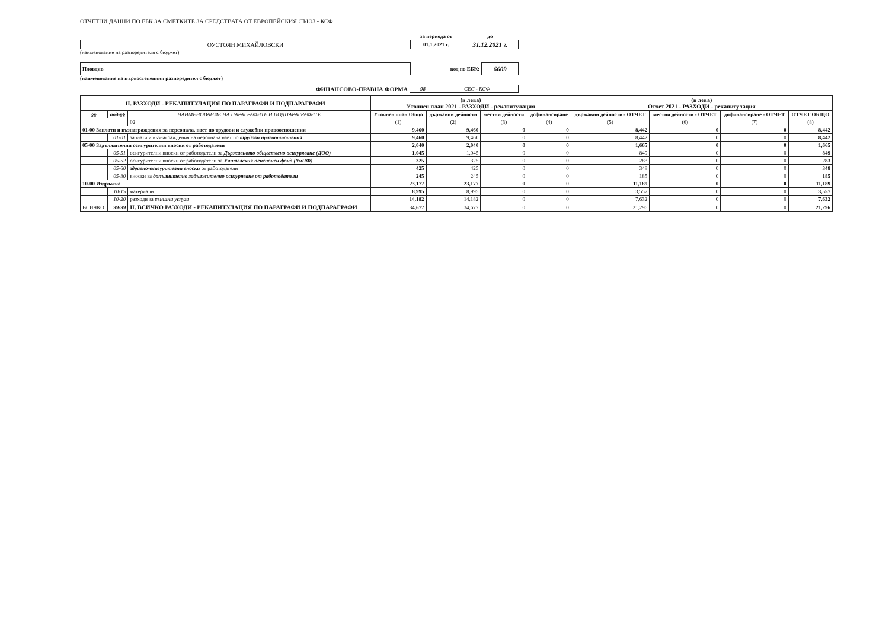ОТЧЕТНИ ДАННИ ПО ЕБК ЗА СМЕТКИТЕ ЗА СРЕДСТВАТА ОТ ЕВРОПЕЙСКИЯ СЪЮЗ - КСФ
| | за периода от | до |
| ОУСТОЯН МИХАЙЛОВСКИ | 01.1.2021 г. | 31.12.2021 г. |
(наименование на разпоредителя с бюджет)
| Пловдив | код по ЕБК: | 6609 |
(наименование на първостепенния разпоредител с бюджет)
| ФИНАНСОВО-ПРАВНА ФОРМА | 98 | СЕС - КСФ |
| II. РАЗХОДИ - РЕКАПИТУЛАЦИЯ ПО ПАРАГРАФИ И ПОДПАРАГРАФИ | | | (в лева) Уточнен план 2021 - РАЗХОДИ - рекапитулация | | | | (в лева) Отчет 2021 - РАЗХОДИ - рекапитулация | | | |
| --- | --- | --- | --- | --- | --- | --- | --- | --- | --- | --- |
| §§ | под-§§ | НАИМЕНОВАНИЕ НА ПАРАГРАФИТЕ И ПОДПАРАГРАФИТЕ | Уточнен план Общо | държавни дейности | местни дейности | дофинансиране | държавни дейности - ОТЧЕТ | местни дейности - ОТЧЕТ | дофинансиране - ОТЧЕТ | ОТЧЕТ ОБЩО |
| | | 02 ¦ | (1) | (2) | (3) | (4) | (5) | (6) | (7) | (8) |
| 01-00 Заплати и възнаграждения за персонала, нает по трудови и служебни правоотношения | | | 9,460 | 9,460 | 0 | 0 | 8,442 | 0 | 0 | 8,442 |
| | 01-01 | заплати и възнаграждения на персонала нает по трудови правоотношения | 9,460 | 9,460 | 0 | 0 | 8,442 | 0 | 0 | 8,442 |
| 05-00 Задължителни осигурителни вноски от работодатели | | | 2,040 | 2,040 | 0 | 0 | 1,665 | 0 | 0 | 1,665 |
| | 05-51 | осигурителни вноски от работодатели за Държавното обществено осигуряване (ДОО) | 1,045 | 1,045 | 0 | 0 | 849 | 0 | 0 | 849 |
| | 05-52 | осигурителни вноски от работодатели за Учителския пенсионен фонд (УчПФ) | 325 | 325 | 0 | 0 | 283 | 0 | 0 | 283 |
| | 05-60 | здравно-осигурителни вноски от работодатели | 425 | 425 | 0 | 0 | 348 | 0 | 0 | 348 |
| | 05-80 | вноски за допълнително задължително осигуряване от работодатели | 245 | 245 | 0 | 0 | 185 | 0 | 0 | 185 |
| 10-00 Издръжка | | | 23,177 | 23,177 | 0 | 0 | 11,189 | 0 | 0 | 11,189 |
| | 10-15 | материали | 8,995 | 8,995 | 0 | 0 | 3,557 | 0 | 0 | 3,557 |
| | 10-20 | разходи за външни услуги | 14,182 | 14,182 | 0 | 0 | 7,632 | 0 | 0 | 7,632 |
| ВСИЧКО | 99-99 | II. ВСИЧКО РАЗХОДИ - РЕКАПИТУЛАЦИЯ ПО ПАРАГРАФИ И ПОДПАРАГРАФИ | 34,677 | 34,677 | 0 | 0 | 21,296 | 0 | 0 | 21,296 |